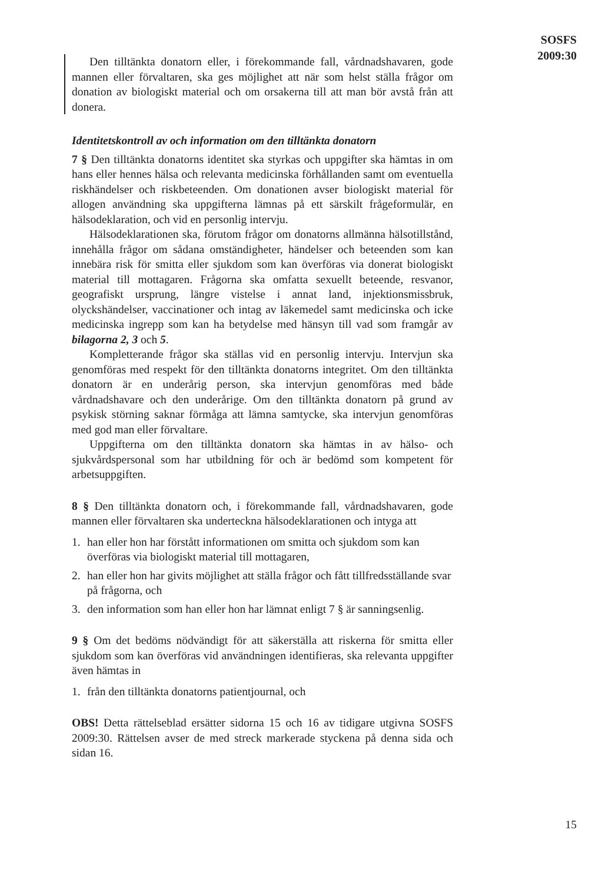Den tilltänkta donatorn eller, i förekommande fall, vårdnadshavaren, gode mannen eller förvaltaren, ska ges möjlighet att när som helst ställa frågor om donation av biologiskt material och om orsakerna till att man bör avstå från att donera.
Identitetskontroll av och information om den tilltänkta donatorn
7 § Den tilltänkta donatorns identitet ska styrkas och uppgifter ska hämtas in om hans eller hennes hälsa och relevanta medicinska förhållanden samt om eventuella riskhändelser och riskbeteenden. Om donationen avser biologiskt material för allogen användning ska uppgifterna lämnas på ett särskilt frågeformulär, en hälsodeklaration, och vid en personlig intervju.
Hälsodeklarationen ska, förutom frågor om donatorns allmänna hälsotillstånd, innehålla frågor om sådana omständigheter, händelser och beteenden som kan innebära risk för smitta eller sjukdom som kan överföras via donerat biologiskt material till mottagaren. Frågorna ska omfatta sexuellt beteende, resvanor, geografiskt ursprung, längre vistelse i annat land, injektionsmissbruk, olyckshändelser, vaccinationer och intag av läkemedel samt medicinska och icke medicinska ingrepp som kan ha betydelse med hänsyn till vad som framgår av bilagorna 2, 3 och 5.
Kompletterande frågor ska ställas vid en personlig intervju. Intervjun ska genomföras med respekt för den tilltänkta donatorns integritet. Om den tilltänkta donatorn är en underårig person, ska intervjun genomföras med både vårdnadshavare och den underårige. Om den tilltänkta donatorn på grund av psykisk störning saknar förmåga att lämna samtycke, ska intervjun genomföras med god man eller förvaltare.
Uppgifterna om den tilltänkta donatorn ska hämtas in av hälso- och sjukvårdspersonal som har utbildning för och är bedömd som kompetent för arbetsuppgiften.
8 § Den tilltänkta donatorn och, i förekommande fall, vårdnadshavaren, gode mannen eller förvaltaren ska underteckna hälsodeklarationen och intyga att
1. han eller hon har förstått informationen om smitta och sjukdom som kan överföras via biologiskt material till mottagaren,
2. han eller hon har givits möjlighet att ställa frågor och fått tillfredsställande svar på frågorna, och
3. den information som han eller hon har lämnat enligt 7 § är sanningsenlig.
9 § Om det bedöms nödvändigt för att säkerställa att riskerna för smitta eller sjukdom som kan överföras vid användningen identifieras, ska relevanta uppgifter även hämtas in
1. från den tilltänkta donatorns patientjournal, och
OBS! Detta rättelseblad ersätter sidorna 15 och 16 av tidigare utgivna SOSFS 2009:30. Rättelsen avser de med streck markerade styckena på denna sida och sidan 16.
SOSFS
2009:30
15